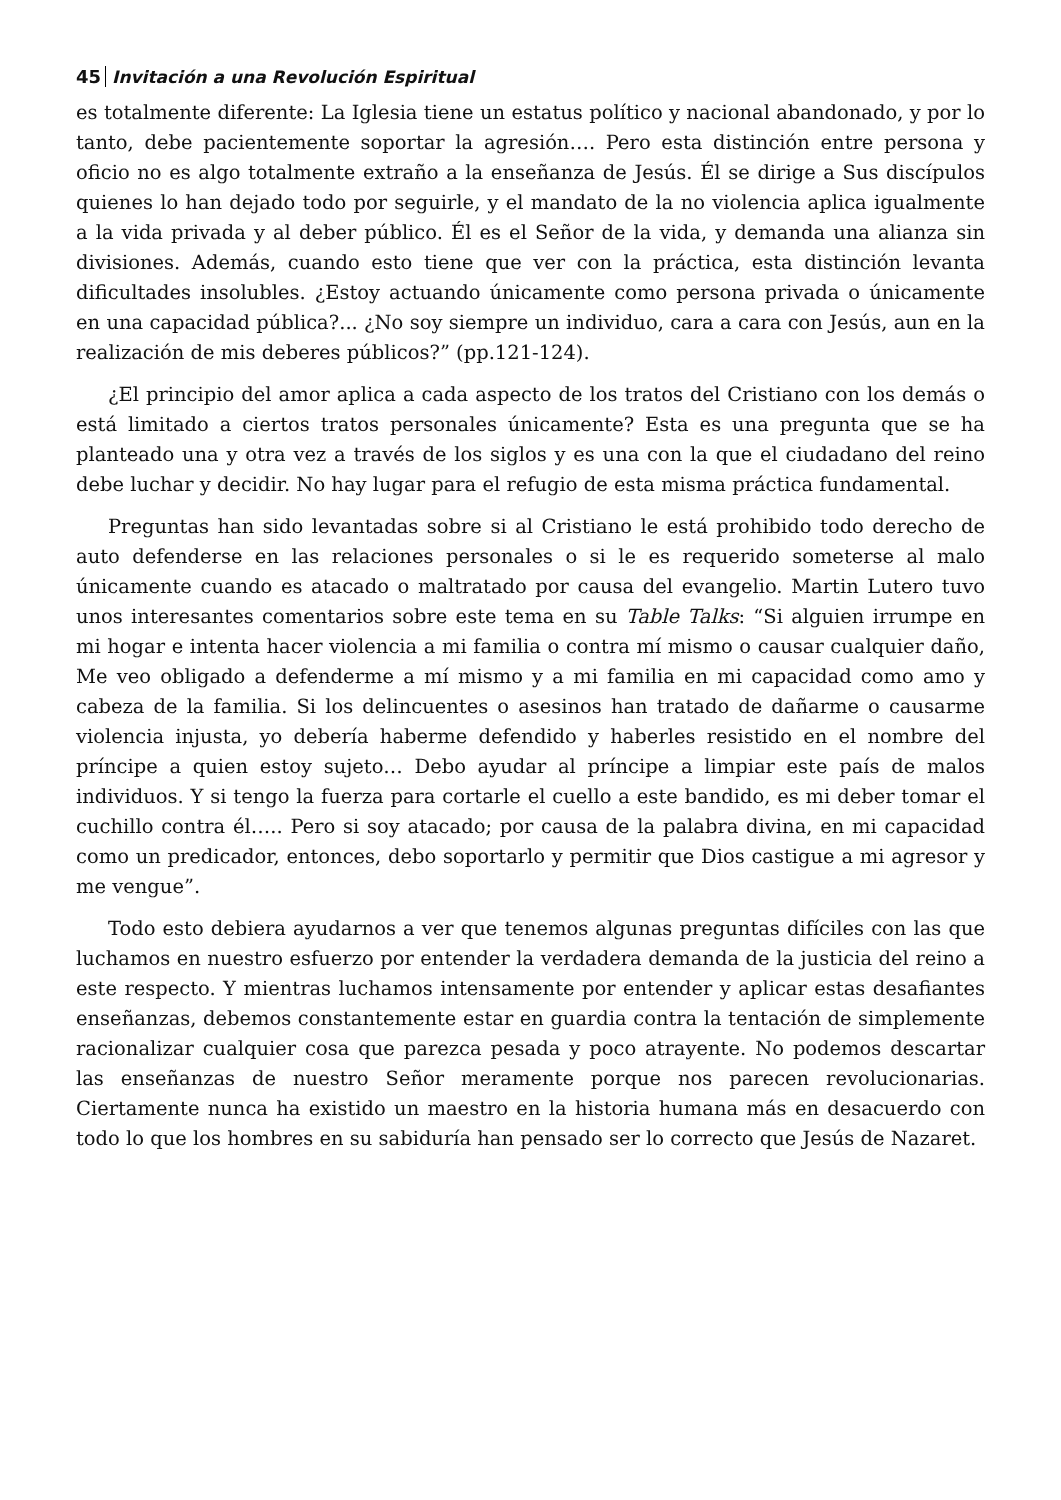45 Invitación a una Revolución Espiritual
es totalmente diferente: La Iglesia tiene un estatus político y nacional abandonado, y por lo tanto, debe pacientemente soportar la agresión…. Pero esta distinción entre persona y oficio no es algo totalmente extraño a la enseñanza de Jesús. Él se dirige a Sus discípulos quienes lo han dejado todo por seguirle, y el mandato de la no violencia aplica igualmente a la vida privada y al deber público. Él es el Señor de la vida, y demanda una alianza sin divisiones. Además, cuando esto tiene que ver con la práctica, esta distinción levanta dificultades insolubles. ¿Estoy actuando únicamente como persona privada o únicamente en una capacidad pública?... ¿No soy siempre un individuo, cara a cara con Jesús, aun en la realización de mis deberes públicos?” (pp.121-124).
¿El principio del amor aplica a cada aspecto de los tratos del Cristiano con los demás o está limitado a ciertos tratos personales únicamente? Esta es una pregunta que se ha planteado una y otra vez a través de los siglos y es una con la que el ciudadano del reino debe luchar y decidir. No hay lugar para el refugio de esta misma práctica fundamental.
Preguntas han sido levantadas sobre si al Cristiano le está prohibido todo derecho de auto defenderse en las relaciones personales o si le es requerido someterse al malo únicamente cuando es atacado o maltratado por causa del evangelio. Martin Lutero tuvo unos interesantes comentarios sobre este tema en su Table Talks: “Si alguien irrumpe en mi hogar e intenta hacer violencia a mi familia o contra mí mismo o causar cualquier daño, Me veo obligado a defenderme a mí mismo y a mi familia en mi capacidad como amo y cabeza de la familia. Si los delincuentes o asesinos han tratado de dañarme o causarme violencia injusta, yo debería haberme defendido y haberles resistido en el nombre del príncipe a quien estoy sujeto… Debo ayudar al príncipe a limpiar este país de malos individuos. Y si tengo la fuerza para cortarle el cuello a este bandido, es mi deber tomar el cuchillo contra él….. Pero si soy atacado; por causa de la palabra divina, en mi capacidad como un predicador, entonces, debo soportarlo y permitir que Dios castigue a mi agresor y me vengue”.
Todo esto debiera ayudarnos a ver que tenemos algunas preguntas difíciles con las que luchamos en nuestro esfuerzo por entender la verdadera demanda de la justicia del reino a este respecto. Y mientras luchamos intensamente por entender y aplicar estas desafiantes enseñanzas, debemos constantemente estar en guardia contra la tentación de simplemente racionalizar cualquier cosa que parezca pesada y poco atrayente. No podemos descartar las enseñanzas de nuestro Señor meramente porque nos parecen revolucionarias. Ciertamente nunca ha existido un maestro en la historia humana más en desacuerdo con todo lo que los hombres en su sabiduría han pensado ser lo correcto que Jesús de Nazaret.